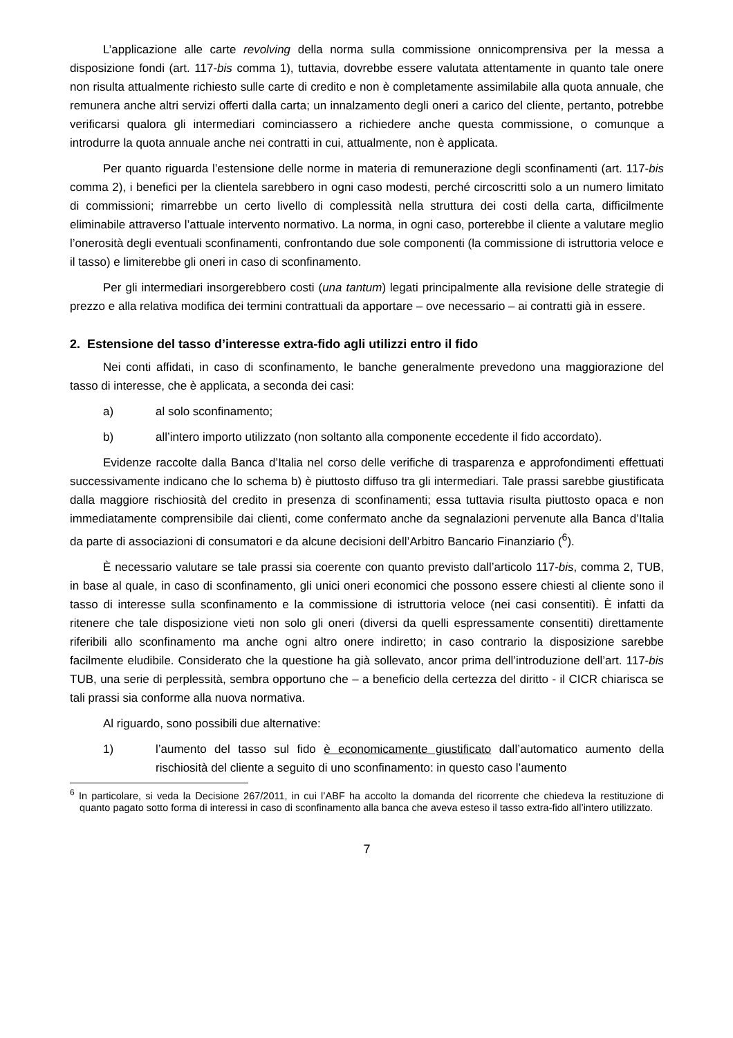L’applicazione alle carte revolving della norma sulla commissione onnicomprensiva per la messa a disposizione fondi (art. 117-bis comma 1), tuttavia, dovrebbe essere valutata attentamente in quanto tale onere non risulta attualmente richiesto sulle carte di credito e non è completamente assimilabile alla quota annuale, che remunera anche altri servizi offerti dalla carta; un innalzamento degli oneri a carico del cliente, pertanto, potrebbe verificarsi qualora gli intermediari cominciassero a richiedere anche questa commissione, o comunque a introdurre la quota annuale anche nei contratti in cui, attualmente, non è applicata.
Per quanto riguarda l’estensione delle norme in materia di remunerazione degli sconfinamenti (art. 117-bis comma 2), i benefici per la clientela sarebbero in ogni caso modesti, perché circoscritti solo a un numero limitato di commissioni; rimarrebbe un certo livello di complessità nella struttura dei costi della carta, difficilmente eliminabile attraverso l’attuale intervento normativo. La norma, in ogni caso, porterebbe il cliente a valutare meglio l’onerosità degli eventuali sconfinamenti, confrontando due sole componenti (la commissione di istruttoria veloce e il tasso) e limiterebbe gli oneri in caso di sconfinamento.
Per gli intermediari insorgerebbero costi (una tantum) legati principalmente alla revisione delle strategie di prezzo e alla relativa modifica dei termini contrattuali da apportare – ove necessario – ai contratti già in essere.
2. Estensione del tasso d’interesse extra-fido agli utilizzi entro il fido
Nei conti affidati, in caso di sconfinamento, le banche generalmente prevedono una maggiorazione del tasso di interesse, che è applicata, a seconda dei casi:
a) al solo sconfinamento;
b) all’intero importo utilizzato (non soltanto alla componente eccedente il fido accordato).
Evidenze raccolte dalla Banca d’Italia nel corso delle verifiche di trasparenza e approfondimenti effettuati successivamente indicano che lo schema b) è piuttosto diffuso tra gli intermediari. Tale prassi sarebbe giustificata dalla maggiore rischiosità del credito in presenza di sconfinamenti; essa tuttavia risulta piuttosto opaca e non immediatamente comprensibile dai clienti, come confermato anche da segnalazioni pervenute alla Banca d’Italia da parte di associazioni di consumatori e da alcune decisioni dell’Arbitro Bancario Finanziario (<sup>6</sup>).
È necessario valutare se tale prassi sia coerente con quanto previsto dall’articolo 117-bis, comma 2, TUB, in base al quale, in caso di sconfinamento, gli unici oneri economici che possono essere chiesti al cliente sono il tasso di interesse sulla sconfinamento e la commissione di istruttoria veloce (nei casi consentiti). È infatti da ritenere che tale disposizione vieti non solo gli oneri (diversi da quelli espressamente consentiti) direttamente riferibili allo sconfinamento ma anche ogni altro onere indiretto; in caso contrario la disposizione sarebbe facilmente eludibile. Considerato che la questione ha già sollevato, ancor prima dell’introduzione dell’art. 117-bis TUB, una serie di perplessità, sembra opportuno che – a beneficio della certezza del diritto - il CICR chiarisca se tali prassi sia conforme alla nuova normativa.
Al riguardo, sono possibili due alternative:
1) l’aumento del tasso sul fido è economicamente giustificato dall’automatico aumento della rischiosità del cliente a seguito di uno sconfinamento: in questo caso l’aumento
<sup>6</sup> In particolare, si veda la Decisione 267/2011, in cui l’ABF ha accolto la domanda del ricorrente che chiedeva la restituzione di quanto pagato sotto forma di interessi in caso di sconfinamento alla banca che aveva esteso il tasso extra-fido all’intero utilizzato.
7